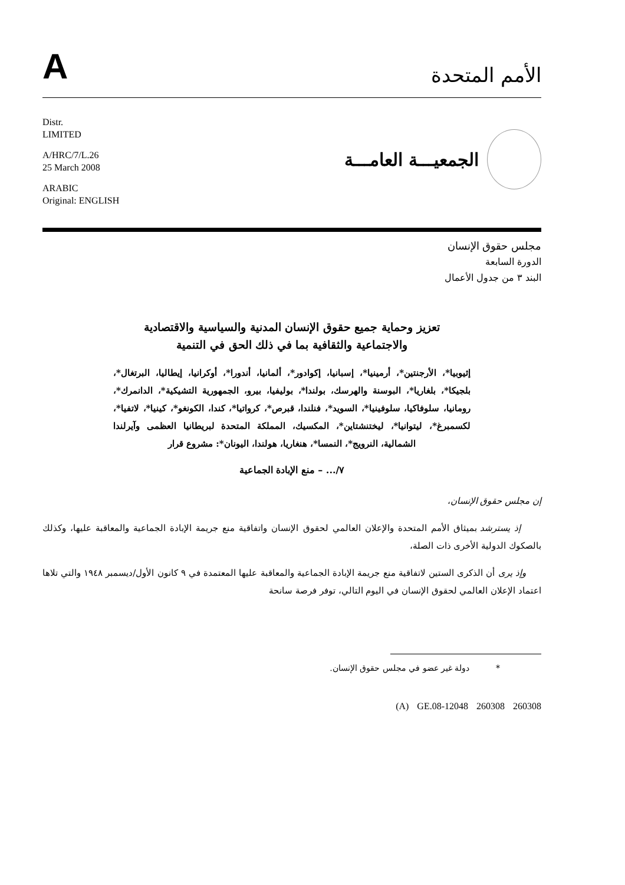A
الأمم المتحدة
Distr.
LIMITED
A/HRC/7/L.26
25 March 2008
ARABIC
Original: ENGLISH
الجمعيـــة العامـــة
مجلس حقوق الإنسان
الدورة السابعة
البند ٣ من جدول الأعمال
تعزيز وحماية جميع حقوق الإنسان المدنية والسياسية والاقتصادية
والاجتماعية والثقافية بما في ذلك الحق في التنمية
إثيوبيا*، الأرجنتين*، أرمينيا*، إسبانيا، إكوادور*، ألمانيا، أندورا*، أوكرانيا، إيطاليا، البرتغال*، بلجيكا*، بلغاريا*، البوسنة والهرسك، بولندا*، بوليفيا، بيرو، الجمهورية التشيكية*، الدانمرك*، رومانيا، سلوفاكيا، سلوفينيا*، السويد*، فنلندا، قبرص*، كرواتيا*، كندا، الكونغو*، كينيا*، لاتفيا*، لكسمبرغ*، ليتوانيا*، ليختنشتاين*، المكسيك، المملكة المتحدة لبريطانيا العظمى وآيرلندا الشمالية، النرويج*، النمسا*، هنغاريا، هولندا، اليونان*: مشروع قرار
٧/... – منع الإبادة الجماعية
إن مجلس حقوق الإنسان،
إذ يسترشد بميثاق الأمم المتحدة والإعلان العالمي لحقوق الإنسان واتفاقية منع جريمة الإبادة الجماعية والمعاقبة عليها، وكذلك بالصكوك الدولية الأخرى ذات الصلة،
وإذ يرى أن الذكرى الستين لاتفاقية منع جريمة الإبادة الجماعية والمعاقبة عليها المعتمدة في ٩ كانون الأول/ديسمبر ١٩٤٨ والتي تلاها اعتماد الإعلان العالمي لحقوق الإنسان في اليوم التالي، توفر فرصة سانحة
* دولة غير عضو في مجلس حقوق الإنسان.
(A) GE.08-12048 260308 260308